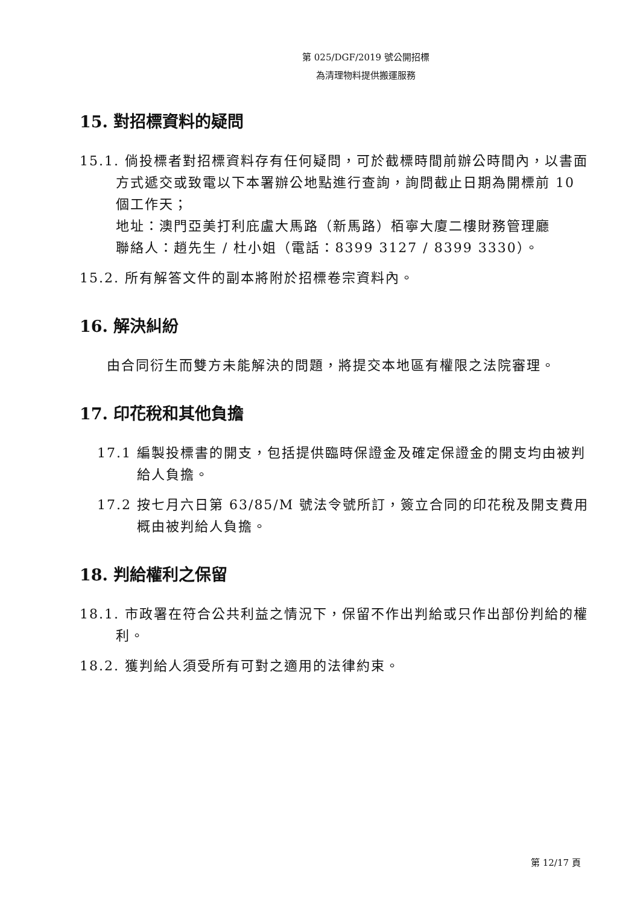第 025/DGF/2019 號公開招標
為清理物料提供搬運服務
15. 對招標資料的疑問
15.1. 倘投標者對招標資料存有任何疑問，可於截標時間前辦公時間內，以書面方式遞交或致電以下本署辦公地點進行查詢，詢問截止日期為開標前 10 個工作天；
地址：澳門亞美打利庇盧大馬路（新馬路）栢寧大廈二樓財務管理廳
聯絡人：趙先生 / 杜小姐（電話：8399 3127 / 8399 3330）。
15.2. 所有解答文件的副本將附於招標卷宗資料內。
16. 解決糾紛
由合同衍生而雙方未能解決的問題，將提交本地區有權限之法院審理。
17. 印花稅和其他負擔
17.1 編製投標書的開支，包括提供臨時保證金及確定保證金的開支均由被判給人負擔。
17.2 按七月六日第 63/85/M 號法令號所訂，簽立合同的印花稅及開支費用概由被判給人負擔。
18. 判給權利之保留
18.1. 市政署在符合公共利益之情況下，保留不作出判給或只作出部份判給的權利。
18.2. 獲判給人須受所有可對之適用的法律約束。
第 12/17 頁